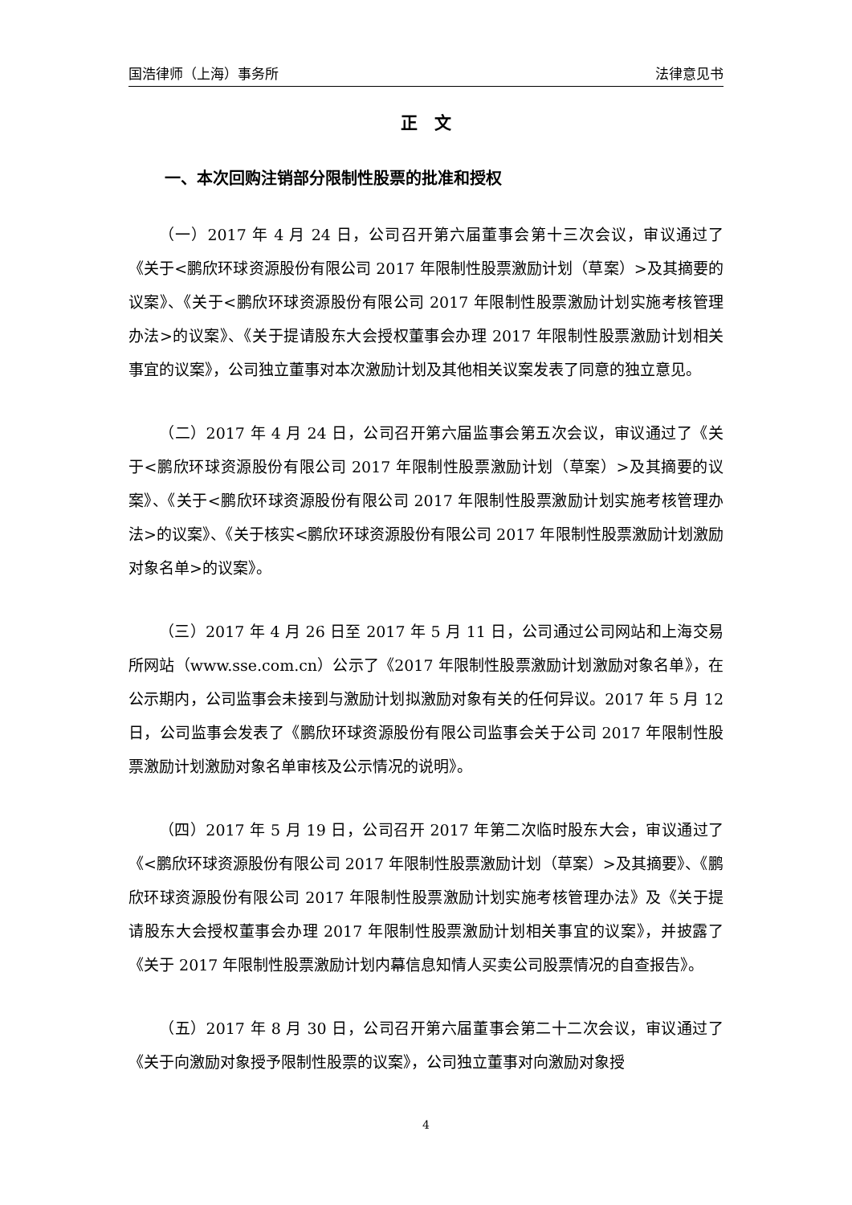国浩律师（上海）事务所 法律意见书
正　文
一、本次回购注销部分限制性股票的批准和授权
（一）2017 年 4 月 24 日，公司召开第六届董事会第十三次会议，审议通过了《关于<鹏欣环球资源股份有限公司 2017 年限制性股票激励计划（草案）>及其摘要的议案》、《关于<鹏欣环球资源股份有限公司 2017 年限制性股票激励计划实施考核管理办法>的议案》、《关于提请股东大会授权董事会办理 2017 年限制性股票激励计划相关事宜的议案》，公司独立董事对本次激励计划及其他相关议案发表了同意的独立意见。
（二）2017 年 4 月 24 日，公司召开第六届监事会第五次会议，审议通过了《关于<鹏欣环球资源股份有限公司 2017 年限制性股票激励计划（草案）>及其摘要的议案》、《关于<鹏欣环球资源股份有限公司 2017 年限制性股票激励计划实施考核管理办法>的议案》、《关于核实<鹏欣环球资源股份有限公司 2017 年限制性股票激励计划激励对象名单>的议案》。
（三）2017 年 4 月 26 日至 2017 年 5 月 11 日，公司通过公司网站和上海交易所网站（www.sse.com.cn）公示了《2017 年限制性股票激励计划激励对象名单》，在公示期内，公司监事会未接到与激励计划拟激励对象有关的任何异议。2017 年 5 月 12 日，公司监事会发表了《鹏欣环球资源股份有限公司监事会关于公司 2017 年限制性股票激励计划激励对象名单审核及公示情况的说明》。
（四）2017 年 5 月 19 日，公司召开 2017 年第二次临时股东大会，审议通过了《<鹏欣环球资源股份有限公司 2017 年限制性股票激励计划（草案）>及其摘要》、《鹏欣环球资源股份有限公司 2017 年限制性股票激励计划实施考核管理办法》及《关于提请股东大会授权董事会办理 2017 年限制性股票激励计划相关事宜的议案》，并披露了《关于 2017 年限制性股票激励计划内幕信息知情人买卖公司股票情况的自查报告》。
（五）2017 年 8 月 30 日，公司召开第六届董事会第二十二次会议，审议通过了《关于向激励对象授予限制性股票的议案》，公司独立董事对向激励对象授
4